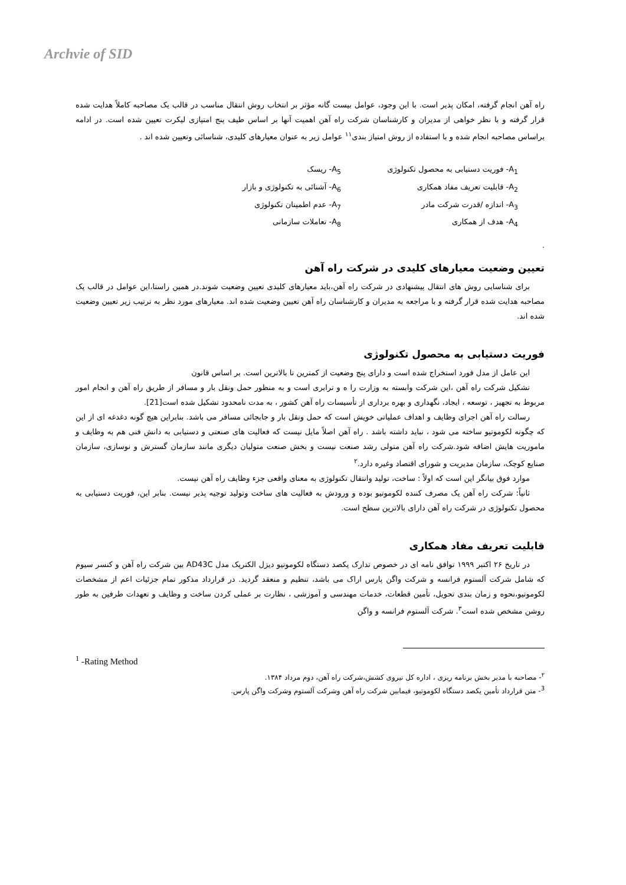Archvie of SID
راه آهن انجام گرفته، امکان پذیر است. با این وجود، عوامل بیست گانه مؤثر بر انتخاب روش انتقال مناسب در قالب یک مصاحبه کاملاً هدایت شده قرار گرفته و با نظر خواهی از مدیران و کارشناسان شرکت راه آهن اهمیت آنها بر اساس طیف پنج امتیازی لیکرت تعیین شده است. در ادامه براساس مصاحبه انجام شده و با استفاده از روش امتیاز بندی<sup>۱۱</sup> عوامل زیر به عنوان معیارهای کلیدی، شناسائی وتعیین شده اند .
A<sub>1</sub>- فوریت دستیابی به محصول تکنولوژی
A<sub>2</sub>- قابلیت تعریف مفاد همکاری
A<sub>3</sub>- اندازه /قدرت شرکت مادر
A<sub>4</sub>- هدف از همکاری
A<sub>5</sub>- ریسک
A<sub>6</sub>- آشنائی به تکنولوژی و بازار
A<sub>7</sub>- عدم اطمینان تکنولوژی
A<sub>8</sub>- تعاملات سازمانی
.
تعیین وضعیت معیارهای کلیدی در شرکت راه آهن
برای شناسایی روش های انتقال پیشنهادی در شرکت راه آهن،باید معیارهای کلیدی تعیین وضعیت شوند.در همین راستا،این عوامل در قالب یک مصاحبه هدایت شده قرار گرفته و با مراجعه به مدیران و کارشناسان راه آهن تعیین وضعیت شده اند. معیارهای مورد نظر به ترتیب زیر تعیین وضعیت شده اند.
فوریت دستیابی به محصول تکنولوژی
این عامل از مدل فورد استخراج شده است و دارای پنج وضعیت از کمترین تا بالاترین است. بر اساس قانون
تشکیل شرکت راه آهن ،این شرکت وابسته به وزارت را ه و ترابری است و به منظور حمل ونقل بار و مسافر از طریق راه آهن و انجام امور مربوط به تجهیز ، توسعه ، ایجاد، نگهداری و بهره برداری از تأسیسات راه آهن کشور ، به مدت نامحدود تشکیل شده است[21].
رسالت راه آهن اجرای وظایف و اهداف عملیاتی خویش است که حمل ونقل بار و جابجائی مسافر می باشد. بنابراین هیچ گونه دغدغه ای از این که چگونه لکوموتیو ساخته می شود ، نباید داشته باشد . راه آهن اصلاً مایل نیست که فعالیت های صنعتی و دستیابی به دانش فنی هم به وظایف و ماموریت هایش اضافه شود.شرکت راه آهن متولی رشد صنعت نیست و بخش صنعت متولیان دیگری مانند سازمان گسترش و نوسازی، سازمان صنایع کوچک، سازمان مدیریت و شورای اقتصاد وغیره دارد.<sup>۲</sup>
موارد فوق بیانگر این است که اولاً : ساخت، تولید وانتقال تکنولوژی به معنای واقعی جزء وظایف راه آهن نیست.
ثانیاً: شرکت راه آهن یک مصرف کننده لکوموتیو بوده و ورودش به فعالیت های ساخت وتولید توجیه پذیر نیست. بنابر این، فوریت دستیابی به محصول تکنولوژی در شرکت راه آهن دارای بالاترین سطح است.
قابلیت تعریف مفاد همکاری
در تاریخ ۲۶ اکتبر ۱۹۹۹ توافق نامه ای در خصوص تدارک یکصد دستگاه لکوموتیو دیزل الکتریک مدل AD43C بین شرکت راه آهن و کنسر سیوم که شامل شرکت آلستوم فرانسه و شرکت واگن پارس اراک می باشد، تنظیم و منعقد گردید. در قرارداد مذکور تمام جزئیات اعم از مشخصات لکوموتیو،نحوه و زمان بندی تحویل، تأمین قطعات، خدمات مهندسی و آموزشی ، نظارت بر عملی کردن ساخت و وظایف و تعهدات طرفین به طور روشن مشخص شده است<sup>۳</sup>. شرکت آلستوم فرانسه و واگن
<sup>1</sup> -Rating Method
<sup>۲</sup>- مصاحبه با مدیر بخش برنامه ریزی ، اداره کل نیروی کشش،شرکت راه آهن، دوم مرداد ۱۳۸۴.
<sup>3</sup>- متن قرارداد تأمین یکصد دستگاه لکوموتیو، فیمابین شرکت راه آهن وشرکت آلستوم وشرکت واگن پارس.